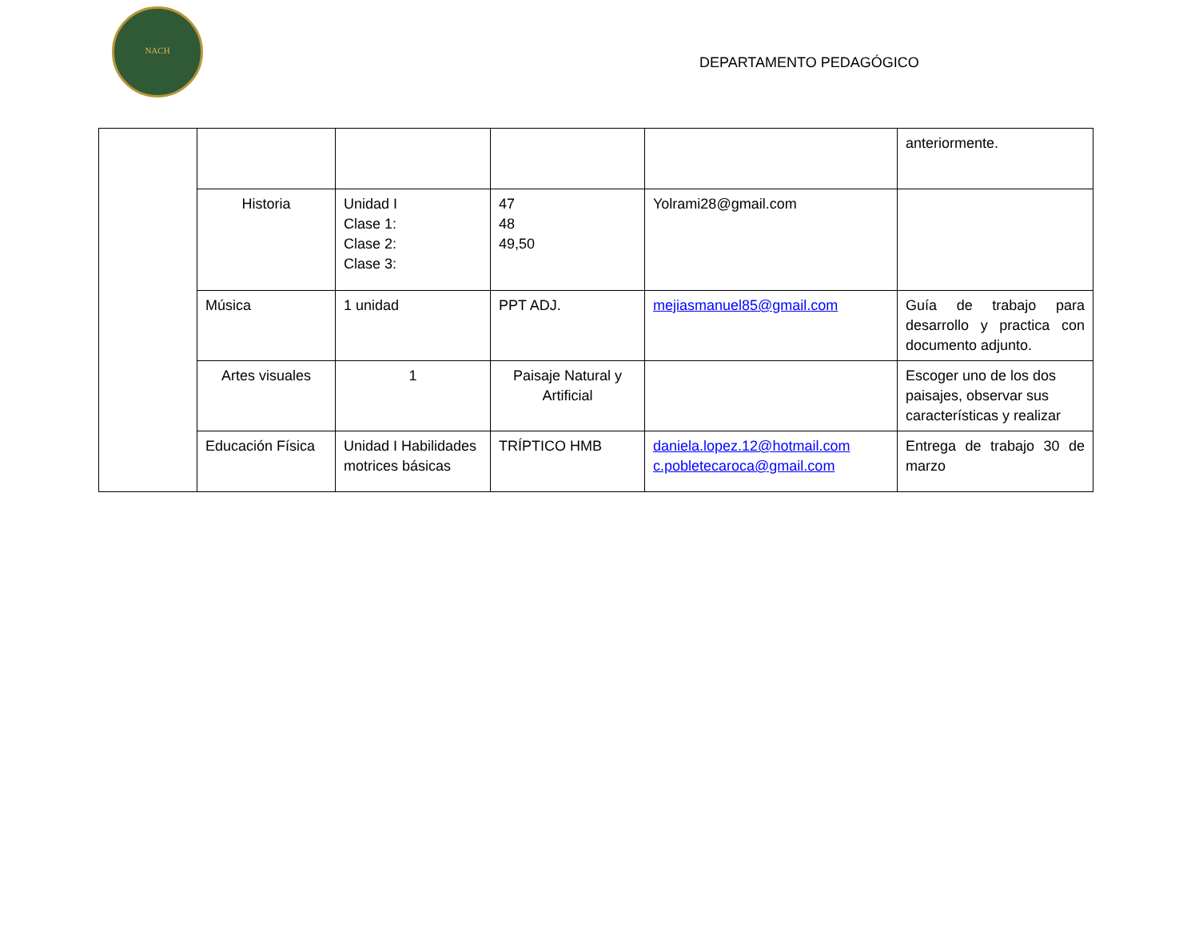NACH
DEPARTAMENTO PEDAGÓGICO
| | | | | | anteriormente. |
| | Historia | Unidad I Clase 1: Clase 2: Clase 3: | 47 48 49,50 | Yolrami28@gmail.com | |
| | Música | 1 unidad | PPT ADJ. | mejiasmanuel85@gmail.com | Guía de trabajo para desarrollo y practica con documento adjunto. |
| | Artes visuales | 1 | Paisaje Natural y Artificial | | Escoger uno de los dos paisajes, observar sus características y realizar |
| | Educación Física | Unidad I Habilidades motrices básicas | TRÍPTICO HMB | daniela.lopez.12@hotmail.com c.pobletecaroca@gmail.com | Entrega de trabajo 30 de marzo |